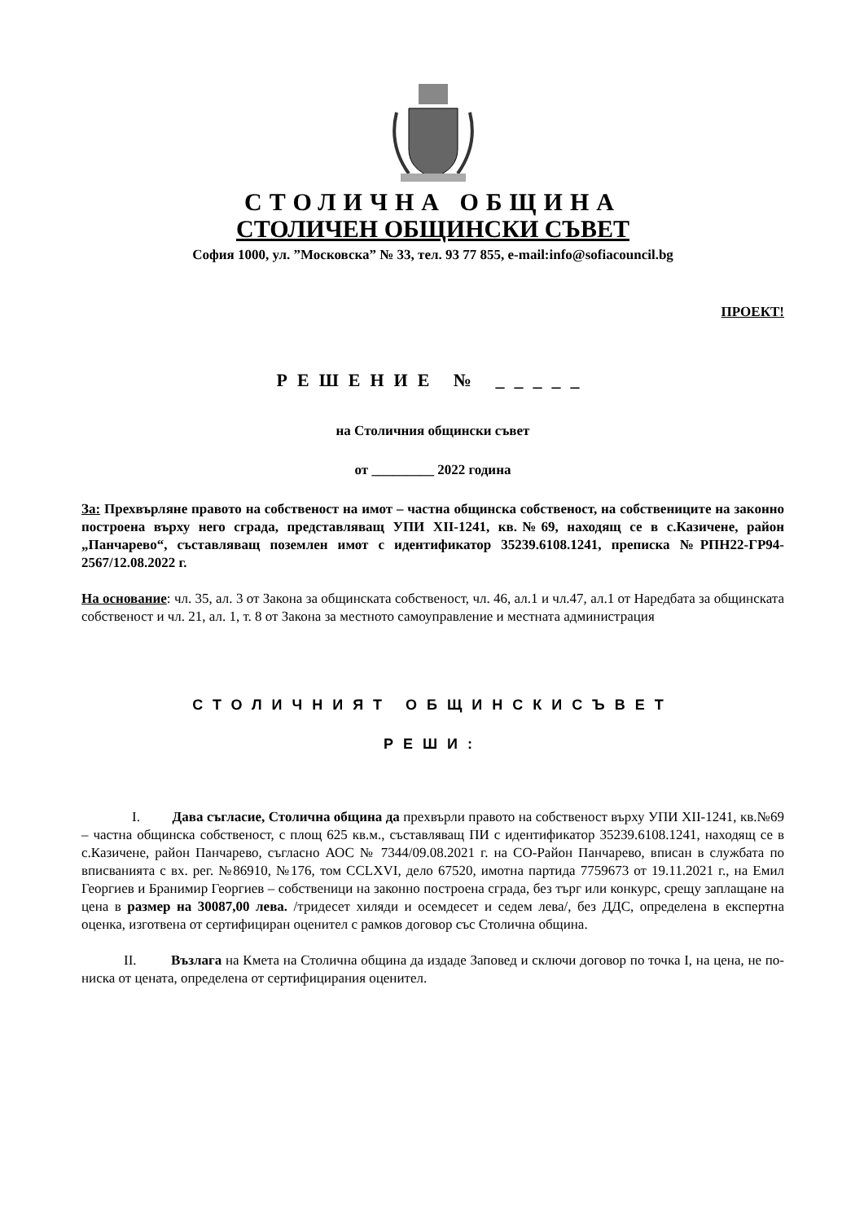СТОЛИЧНА ОБЩИНА
СТОЛИЧЕН ОБЩИНСКИ СЪВЕТ
София 1000, ул. ”Московска” № 33, тел. 93 77 855, e-mail:info@sofiacouncil.bg
ПРОЕКТ!
РЕШЕНИЕ № _____
на Столичния общински съвет
от _________ 2022 година
За: Прехвърляне правото на собственост на имот – частна общинска собственост, на собствениците на законно построена върху него сграда, представляващ УПИ XII-1241, кв.№69, находящ се в с.Казичене, район „Панчарево“, съставляващ поземлен имот с идентификатор 35239.6108.1241, преписка №РПН22-ГР94-2567/12.08.2022 г.
На основание: чл. 35, ал. 3 от Закона за общинската собственост, чл. 46, ал.1 и чл.47, ал.1 от Наредбата за общинската собственост и чл. 21, ал. 1, т. 8 от Закона за местното самоуправление и местната администрация
СТОЛИЧНИЯТ ОБЩИНСКИСЪВЕТ
РЕШИ:
I. Дава съгласие, Столична община да прехвърли правото на собственост върху УПИ XII-1241, кв.№69 – частна общинска собственост, с площ 625 кв.м., съставляващ ПИ с идентификатор 35239.6108.1241, находящ се в с.Казичене, район Панчарево, съгласно АОС № 7344/09.08.2021 г. на СО-Район Панчарево, вписан в службата по вписванията с вх. рег. №86910, №176, том CCLXVI, дело 67520, имотна партида 7759673 от 19.11.2021 г., на Емил Георгиев и Бранимир Георгиев – собственици на законно построена сграда, без търг или конкурс, срещу заплащане на цена в размер на 30087,00 лева. /тридесет хиляди и осемдесет и седем лева/, без ДДС, определена в експертна оценка, изготвена от сертифициран оценител с рамков договор със Столична община.
II. Възлага на Кмета на Столична община да издаде Заповед и сключи договор по точка I, на цена, не по-ниска от цената, определена от сертифицирания оценител.